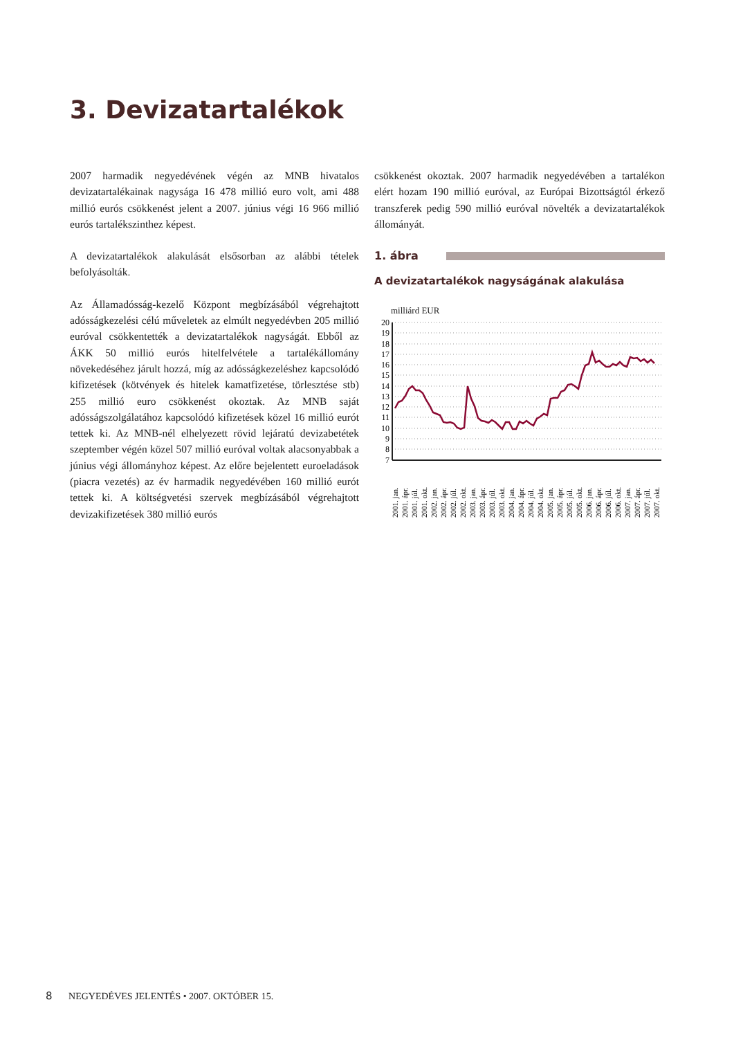3. Devizatartalékok
2007 harmadik negyedévének végén az MNB hivatalos devizatartalékainak nagysága 16 478 millió euro volt, ami 488 millió eurós csökkenést jelent a 2007. június végi 16 966 millió eurós tartalékszinthez képest.
A devizatartalékok alakulását elsősorban az alábbi tételek befolyásolták.
Az Államadósság-kezelő Központ megbízásából végrehajtott adósságkezelési célú műveletek az elmúlt negyedévben 205 millió euróval csökkentették a devizatartalékok nagyságát. Ebből az ÁKK 50 millió eurós hitelfelvétele a tartalékállomány növekedéséhez járult hozzá, míg az adósságkezeléshez kapcsolódó kifizetések (kötvények és hitelek kamatfizetése, törlesztése stb) 255 millió euro csökkenést okoztak. Az MNB saját adósságszolgálatához kapcsolódó kifizetések közel 16 millió eurót tettek ki. Az MNB-nél elhelyezett rövid lejáratú devizabetétek szeptember végén közel 507 millió euróval voltak alacsonyabbak a június végi állományhoz képest. Az előre bejelentett euroeladások (piacra vezetés) az év harmadik negyedévében 160 millió eurót tettek ki. A költségvetési szervek megbízásából végrehajtott devizakifizetések 380 millió eurós
csökkenést okoztak. 2007 harmadik negyedévében a tartalékon elért hozam 190 millió euróval, az Európai Bizottságtól érkező transzferek pedig 590 millió euróval növelték a devizatartalékok állományát.
1. ábra
A devizatartalékok nagyságának alakulása
milliárd EUR
20
19
18
17
16
15
14
13
12
11
10
9
8
7
2001. jan.
2001. ápr.
2001. júl.
2001. okt.
2002. jan.
2002. ápr.
2002. júl.
2002. okt.
2003. jan.
2003. ápr.
2003. júl.
2003. okt.
2004. jan.
2004. ápr.
2004. júl.
2004. okt.
2005. jan.
2005. ápr.
2005. júl.
2005. okt.
2006. jan.
2006. ápr.
2006. júl.
2006. okt.
2007. jan.
2007. ápr.
2007. júl.
2007. okt.
8 NEGYEDÉVES JELENTÉS • 2007. OKTÓBER 15.